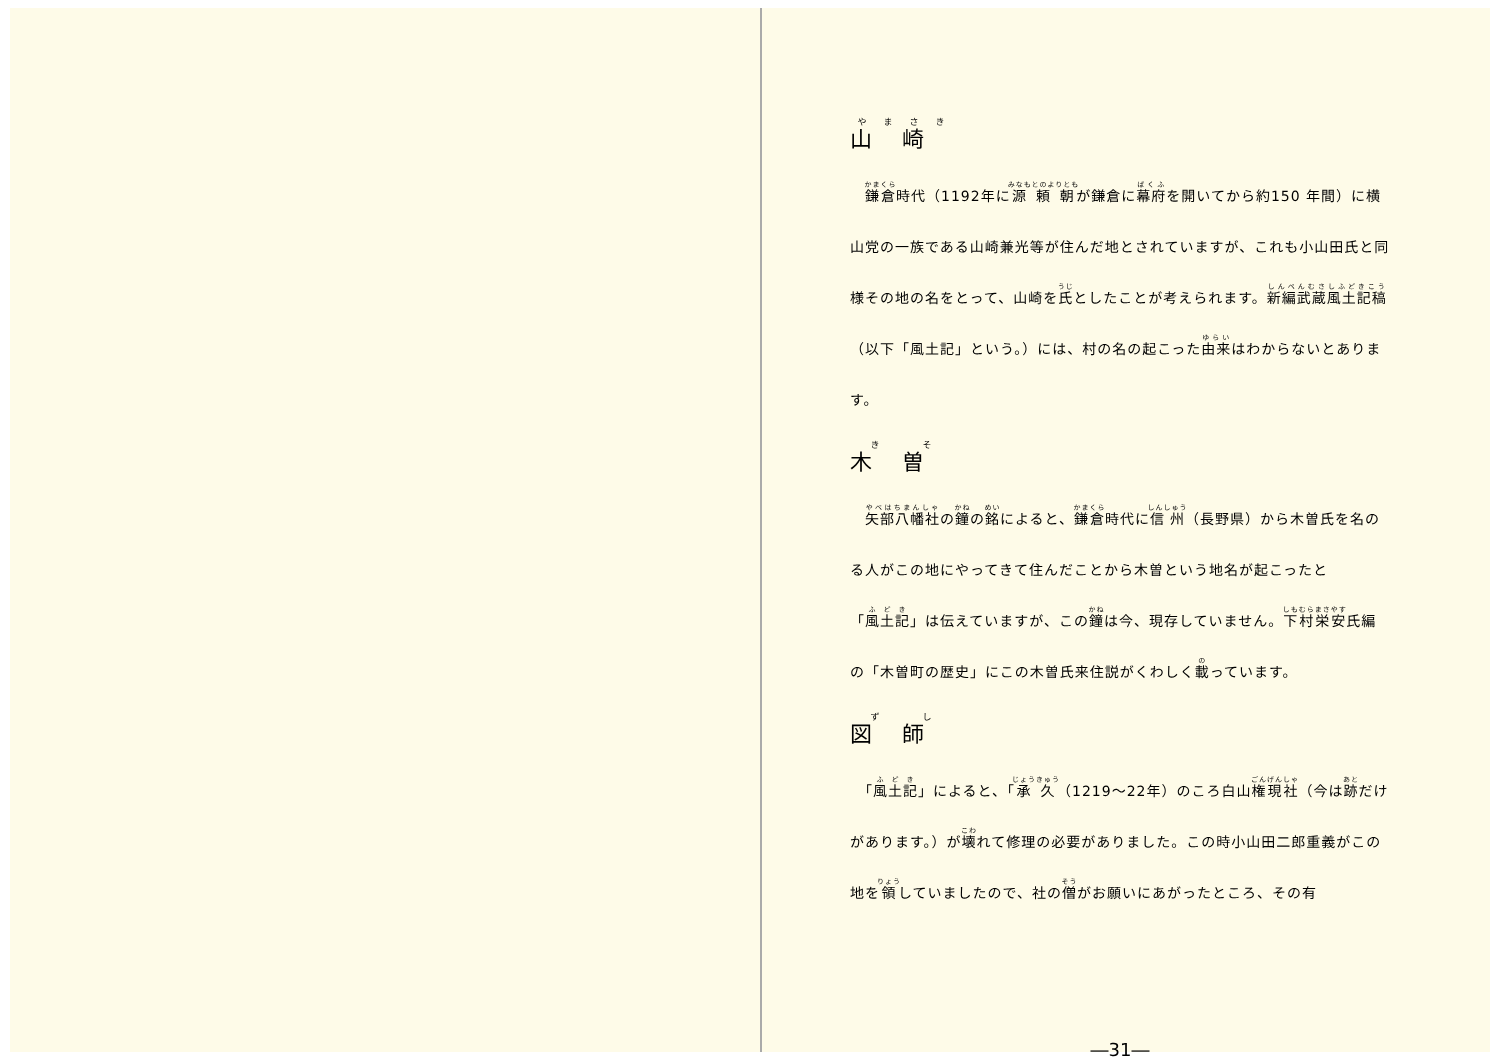山崎
　鎌倉時代（1192年に源頼朝が鎌倉に幕府を開いてから約150 年間）に横山党の一族である山崎兼光等が住んだ地とされていますが、これも小山田氏と同様その地の名をとって、山崎を氏としたことが考えられます。新編武蔵風土記稿（以下「風土記」という。）には、村の名の起こった由来はわからないとあります。
木曽
　矢部八幡社の鐘の銘によると、鎌倉時代に信州（長野県）から木曽氏を名のる人がこの地にやってきて住んだことから木曽という地名が起こったと「風土記」は伝えていますが、この鐘は今、現存していません。下村栄安氏編の「木曽町の歴史」にこの木曽氏来住説がくわしく載っています。
図師
　「風土記」によると、「承久（1219～22年）のころ白山権現社（今は跡だけがあります。）が壊れて修理の必要がありました。この時小山田二郎重義がこの地を領していましたので、社の僧がお願いにあがったところ、その有
―31―